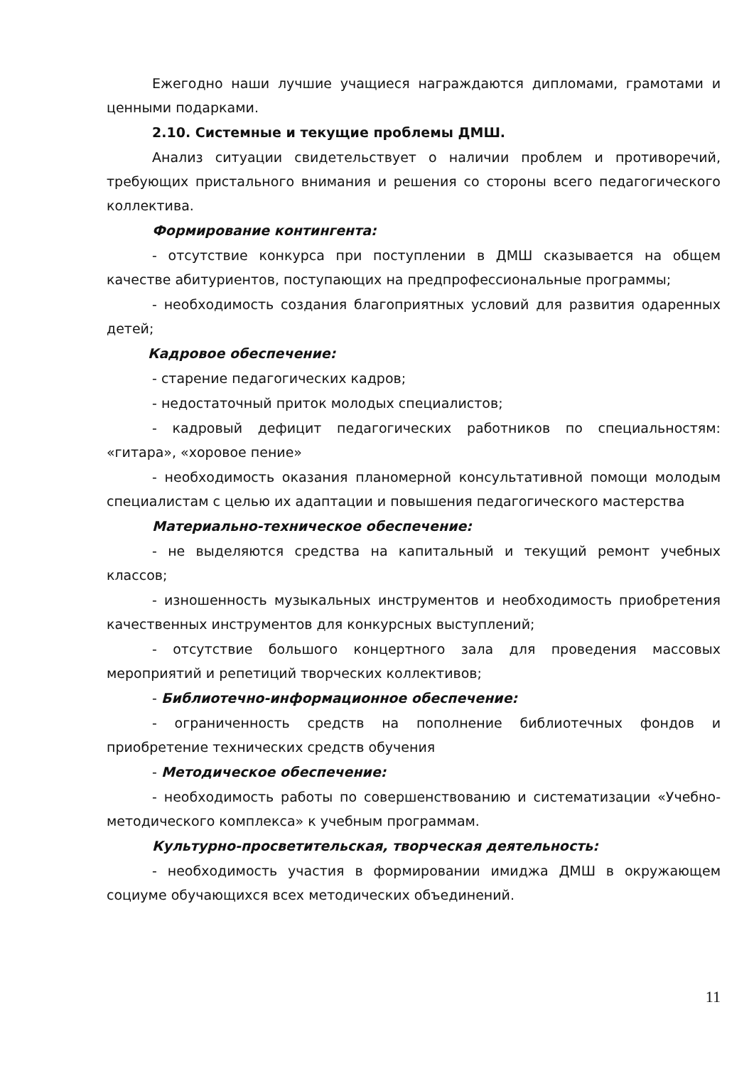Ежегодно наши лучшие учащиеся награждаются дипломами, грамотами и ценными подарками.
2.10. Системные и текущие проблемы ДМШ.
Анализ ситуации свидетельствует о наличии проблем и противоречий, требующих пристального внимания и решения со стороны всего педагогического коллектива.
Формирование контингента:
- отсутствие конкурса при поступлении в ДМШ сказывается на общем качестве абитуриентов, поступающих на предпрофессиональные программы;
- необходимость создания благоприятных условий для развития одаренных детей;
Кадровое обеспечение:
- старение педагогических кадров;
- недостаточный приток молодых специалистов;
- кадровый дефицит педагогических работников по специальностям: «гитара», «хоровое пение»
- необходимость оказания планомерной консультативной помощи молодым специалистам с целью их адаптации и повышения педагогического мастерства
Материально-техническое обеспечение:
- не выделяются средства на капитальный и текущий ремонт учебных классов;
- изношенность музыкальных инструментов и необходимость приобретения качественных инструментов для конкурсных выступлений;
- отсутствие большого концертного зала для проведения массовых мероприятий и репетиций творческих коллективов;
- Библиотечно-информационное обеспечение:
- ограниченность средств на пополнение библиотечных фондов и приобретение технических средств обучения
- Методическое обеспечение:
- необходимость работы по совершенствованию и систематизации «Учебно-методического комплекса» к учебным программам.
Культурно-просветительская, творческая деятельность:
- необходимость участия в формировании имиджа ДМШ в окружающем социуме обучающихся всех методических объединений.
11